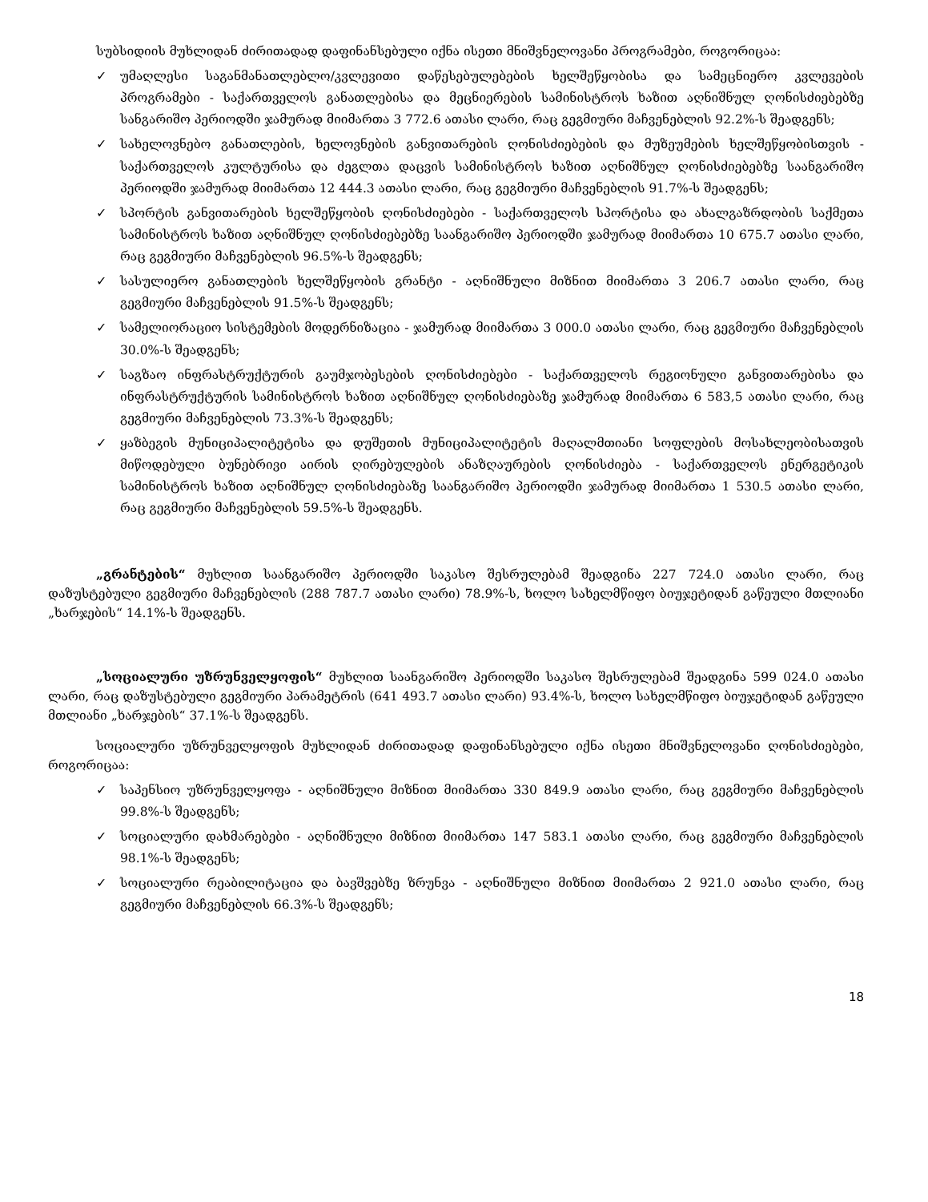სუბსიდიის მუხლიდან ძირითადად დაფინანსებული იქნა ისეთი მნიშვნელოვანი პროგრამები, როგორიცაა:
✓ უმაღლესი საგანმანათლებლო/კვლევითი დაწესებულებების ხელშეწყობისა და სამეცნიერო კვლევების პროგრამები - საქართველოს განათლებისა და მეცნიერების სამინისტროს ხაზით აღნიშნულ ღონისძიებებზე სანგარიშო პერიოდში ჯამურად მიიმართა 3 772.6 ათასი ლარი, რაც გეგმიური მაჩვენებლის 92.2%-ს შეადგენს;
✓ სახელოვნებო განათლების, ხელოვნების განვითარების ღონისძიებების და მუზეუმების ხელშეწყობისთვის - საქართველოს კულტურისა და ძეგლთა დაცვის სამინისტროს ხაზით აღნიშნულ ღონისძიებებზე საანგარიშო პერიოდში ჯამურად მიიმართა 12 444.3 ათასი ლარი, რაც გეგმიური მაჩვენებლის 91.7%-ს შეადგენს;
✓ სპორტის განვითარების ხელშეწყობის ღონისძიებები - საქართველოს სპორტისა და ახალგაზრდობის საქმეთა სამინისტროს ხაზით აღნიშნულ ღონისძიებებზე საანგარიშო პერიოდში ჯამურად მიიმართა 10 675.7 ათასი ლარი, რაც გეგმიური მაჩვენებლის 96.5%-ს შეადგენს;
✓ სასულიერო განათლების ხელშეწყობის გრანტი - აღნიშნული მიზნით მიიმართა 3 206.7 ათასი ლარი, რაც გეგმიური მაჩვენებლის 91.5%-ს შეადგენს;
✓ სამელიორაციო სისტემების მოდერნიზაცია - ჯამურად მიიმართა 3 000.0 ათასი ლარი, რაც გეგმიური მაჩვენებლის 30.0%-ს შეადგენს;
✓ საგზაო ინფრასტრუქტურის გაუმჯობესების ღონისძიებები - საქართველოს რეგიონული განვითარებისა და ინფრასტრუქტურის სამინისტროს ხაზით აღნიშნულ ღონისძიებაზე ჯამურად მიიმართა 6 583,5 ათასი ლარი, რაც გეგმიური მაჩვენებლის 73.3%-ს შეადგენს;
✓ ყაზბეგის მუნიციპალიტეტისა და დუშეთის მუნიციპალიტეტის მაღალმთიანი სოფლების მოსახლეობისათვის მიწოდებული ბუნებრივი აირის ღირებულების ანაზღაურების ღონისძიება - საქართველოს ენერგეტიკის სამინისტროს ხაზით აღნიშნულ ღონისძიებაზე საანგარიშო პერიოდში ჯამურად მიიმართა 1 530.5 ათასი ლარი, რაც გეგმიური მაჩვენებლის 59.5%-ს შეადგენს.
„გრანტების“ მუხლით საანგარიშო პერიოდში საკასო შესრულებამ შეადგინა 227 724.0 ათასი ლარი, რაც დაზუსტებული გეგმიური მაჩვენებლის (288 787.7 ათასი ლარი) 78.9%-ს, ხოლო სახელმწიფო ბიუჯეტიდან გაწეული მთლიანი „ხარჯების“ 14.1%-ს შეადგენს.
„სოციალური უზრუნველყოფის“ მუხლით საანგარიშო პერიოდში საკასო შესრულებამ შეადგინა 599 024.0 ათასი ლარი, რაც დაზუსტებული გეგმიური პარამეტრის (641 493.7 ათასი ლარი) 93.4%-ს, ხოლო სახელმწიფო ბიუჯეტიდან გაწეული მთლიანი „ხარჯების“ 37.1%-ს შეადგენს.
სოციალური უზრუნველყოფის მუხლიდან ძირითადად დაფინანსებული იქნა ისეთი მნიშვნელოვანი ღონისძიებები, როგორიცაა:
✓ საპენსიო უზრუნველყოფა - აღნიშნული მიზნით მიიმართა 330 849.9 ათასი ლარი, რაც გეგმიური მაჩვენებლის 99.8%-ს შეადგენს;
✓ სოციალური დახმარებები - აღნიშნული მიზნით მიიმართა 147 583.1 ათასი ლარი, რაც გეგმიური მაჩვენებლის 98.1%-ს შეადგენს;
✓ სოციალური რეაბილიტაცია და ბავშვებზე ზრუნვა - აღნიშნული მიზნით მიიმართა 2 921.0 ათასი ლარი, რაც გეგმიური მაჩვენებლის 66.3%-ს შეადგენს;
18